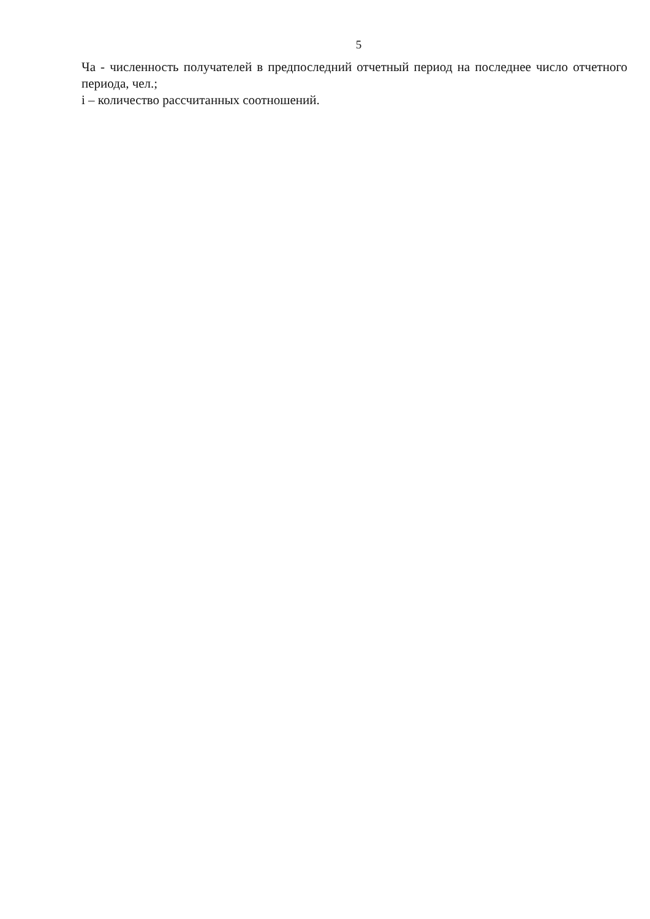5
Ча - численность получателей в предпоследний отчетный период на последнее число отчетного периода, чел.;
i – количество рассчитанных соотношений.